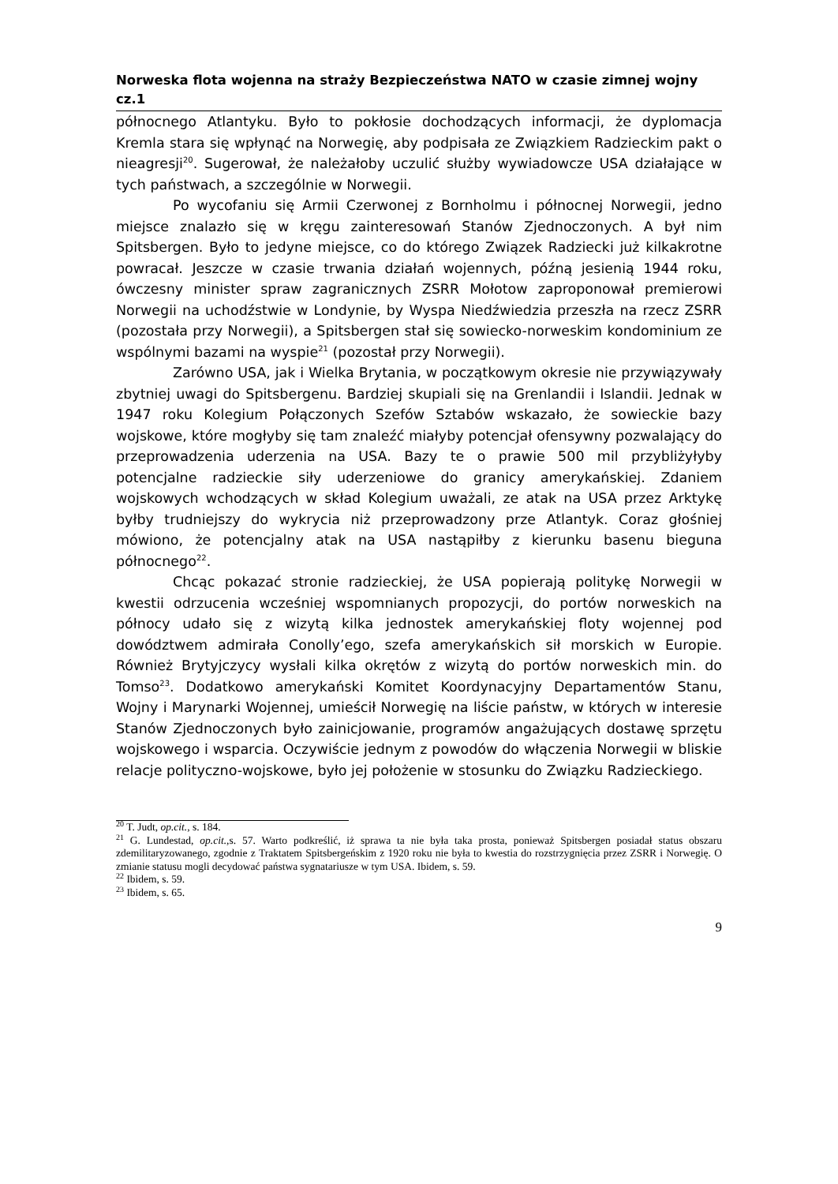Norweska flota wojenna na straży Bezpieczeństwa NATO w czasie zimnej wojny cz.1
północnego Atlantyku. Było to pokłosie dochodzących informacji, że dyplomacja Kremla stara się wpłynąć na Norwegię, aby podpisała ze Związkiem Radzieckim pakt o nieagresji<sup>20</sup>. Sugerował, że należałoby uczulić służby wywiadowcze USA działające w tych państwach, a szczególnie w Norwegii.
Po wycofaniu się Armii Czerwonej z Bornholmu i północnej Norwegii, jedno miejsce znalazło się w kręgu zainteresowań Stanów Zjednoczonych. A był nim Spitsbergen. Było to jedyne miejsce, co do którego Związek Radziecki już kilkakrotne powracał. Jeszcze w czasie trwania działań wojennych, późną jesienią 1944 roku, ówczesny minister spraw zagranicznych ZSRR Mołotow zaproponował premierowi Norwegii na uchodźstwie w Londynie, by Wyspa Niedźwiedzia przeszła na rzecz ZSRR (pozostała przy Norwegii), a Spitsbergen stał się sowiecko-norweskim kondominium ze wspólnymi bazami na wyspie<sup>21</sup> (pozostał przy Norwegii).
Zarówno USA, jak i Wielka Brytania, w początkowym okresie nie przywiązywały zbytniej uwagi do Spitsbergenu. Bardziej skupiali się na Grenlandii i Islandii. Jednak w 1947 roku Kolegium Połączonych Szefów Sztabów wskazało, że sowieckie bazy wojskowe, które mogłyby się tam znaleźć miałyby potencjał ofensywny pozwalający do przeprowadzenia uderzenia na USA. Bazy te o prawie 500 mil przybliżyłyby potencjalne radzieckie siły uderzeniowe do granicy amerykańskiej. Zdaniem wojskowych wchodzących w skład Kolegium uważali, ze atak na USA przez Arktykę byłby trudniejszy do wykrycia niż przeprowadzony prze Atlantyk. Coraz głośniej mówiono, że potencjalny atak na USA nastąpiłby z kierunku basenu bieguna północnego<sup>22</sup>.
Chcąc pokazać stronie radzieckiej, że USA popierają politykę Norwegii w kwestii odrzucenia wcześniej wspomnianych propozycji, do portów norweskich na północy udało się z wizytą kilka jednostek amerykańskiej floty wojennej pod dowództwem admirała Conolly’ego, szefa amerykańskich sił morskich w Europie. Również Brytyjczycy wysłali kilka okrętów z wizytą do portów norweskich min. do Tomso<sup>23</sup>. Dodatkowo amerykański Komitet Koordynacyjny Departamentów Stanu, Wojny i Marynarki Wojennej, umieścił Norwegię na liście państw, w których w interesie Stanów Zjednoczonych było zainicjowanie, programów angażujących dostawę sprzętu wojskowego i wsparcia. Oczywiście jednym z powodów do włączenia Norwegii w bliskie relacje polityczno-wojskowe, było jej położenie w stosunku do Związku Radzieckiego.
<sup>20</sup> T. Judt, op.cit., s. 184.
<sup>21</sup> G. Lundestad, op.cit., s. 57. Warto podkreślić, iż sprawa ta nie była taka prosta, ponieważ Spitsbergen posiadał status obszaru zdemilitaryzowanego, zgodnie z Traktatem Spitsbergeńskim z 1920 roku nie była to kwestia do rozstrzygnięcia przez ZSRR i Norwegię. O zmianie statusu mogli decydować państwa sygnatariusze w tym USA. Ibidem, s. 59.
<sup>22</sup> Ibidem, s. 59.
<sup>23</sup> Ibidem, s. 65.
9